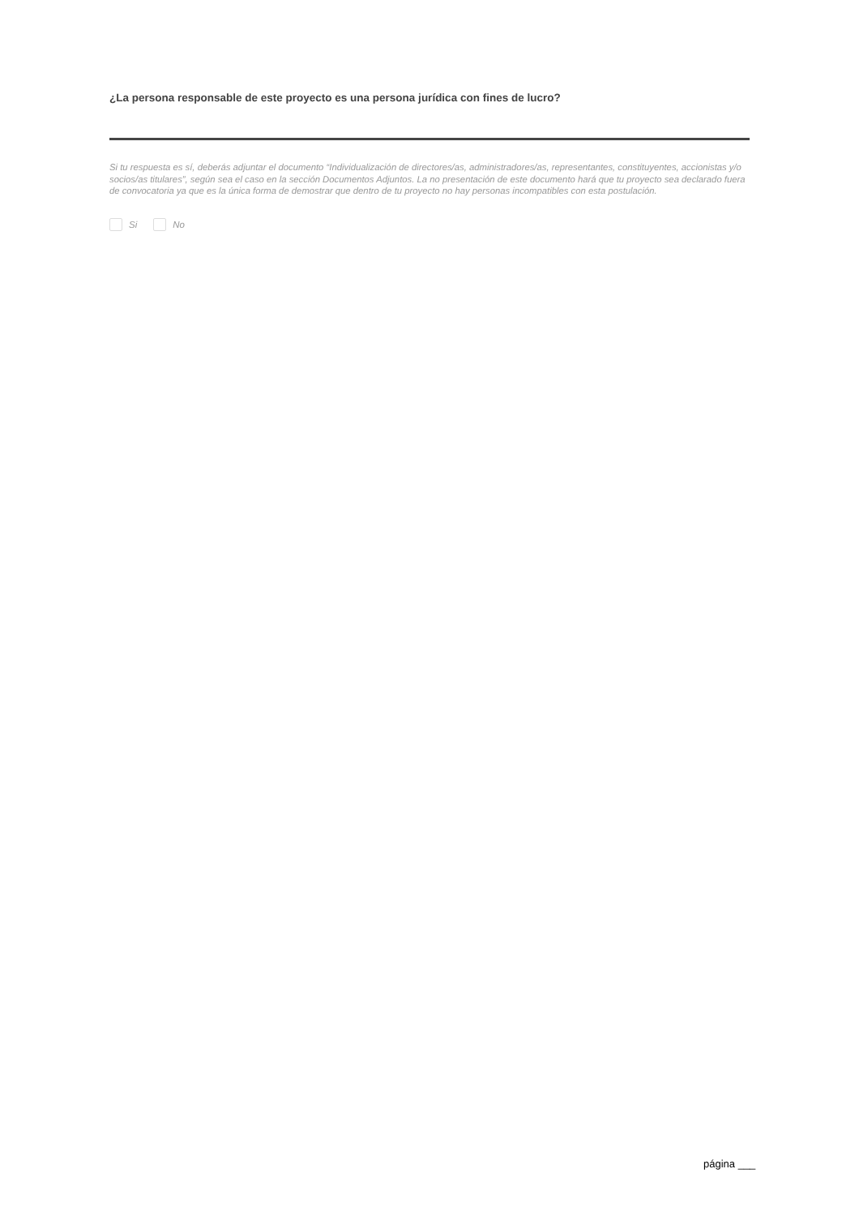¿La persona responsable de este proyecto es una persona jurídica con fines de lucro?
Si tu respuesta es sí, deberás adjuntar el documento “Individualización de directores/as, administradores/as, representantes, constituyentes, accionistas y/o socios/as titulares”, según sea el caso en la sección Documentos Adjuntos. La no presentación de este documento hará que tu proyecto sea declarado fuera de convocatoria ya que es la única forma de demostrar que dentro de tu proyecto no hay personas incompatibles con esta postulación.
Si No
página ___